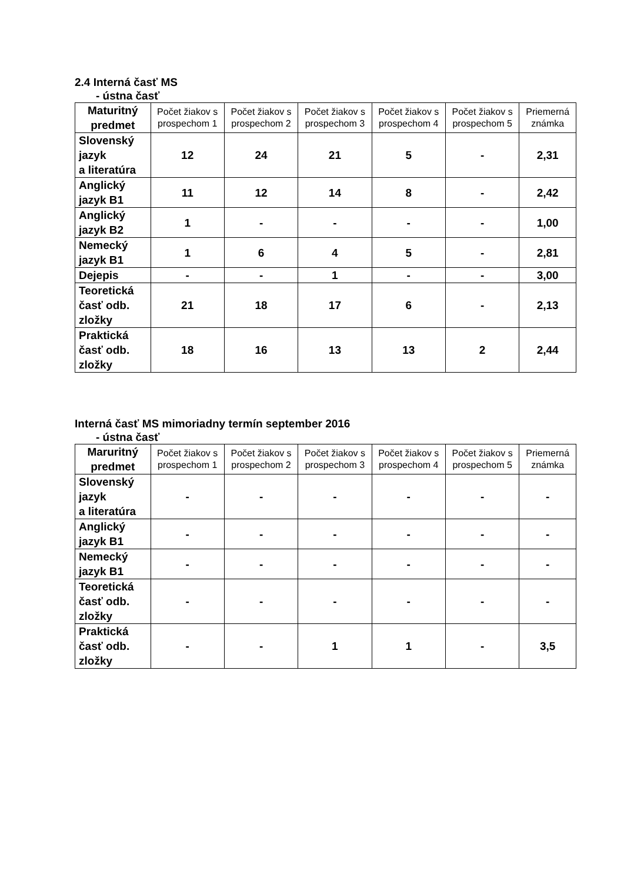2.4 Interná časť MS
- ústna časť
| Maturitný predmet | Počet žiakov s prospechom 1 | Počet žiakov s prospechom 2 | Počet žiakov s prospechom 3 | Počet žiakov s prospechom 4 | Počet žiakov s prospechom 5 | Priemerná známka |
| --- | --- | --- | --- | --- | --- | --- |
| Slovenský jazyk a literatúra | 12 | 24 | 21 | 5 | - | 2,31 |
| Anglický jazyk B1 | 11 | 12 | 14 | 8 | - | 2,42 |
| Anglický jazyk B2 | 1 | - | - | - | - | 1,00 |
| Nemecký jazyk B1 | 1 | 6 | 4 | 5 | - | 2,81 |
| Dejepis | - | - | 1 | - | - | 3,00 |
| Teoretická časť odb. zložky | 21 | 18 | 17 | 6 | - | 2,13 |
| Praktická časť odb. zložky | 18 | 16 | 13 | 13 | 2 | 2,44 |
Interná časť MS mimoriadny termín september 2016
- ústna časť
| Maruritný predmet | Počet žiakov s prospechom 1 | Počet žiakov s prospechom 2 | Počet žiakov s prospechom 3 | Počet žiakov s prospechom 4 | Počet žiakov s prospechom 5 | Priemerná známka |
| --- | --- | --- | --- | --- | --- | --- |
| Slovenský jazyk a literatúra | - | - | - | - | - | - |
| Anglický jazyk B1 | - | - | - | - | - | - |
| Nemecký jazyk B1 | - | - | - | - | - | - |
| Teoretická časť odb. zložky | - | - | - | - | - | - |
| Praktická časť odb. zložky | - | - | 1 | 1 | - | 3,5 |